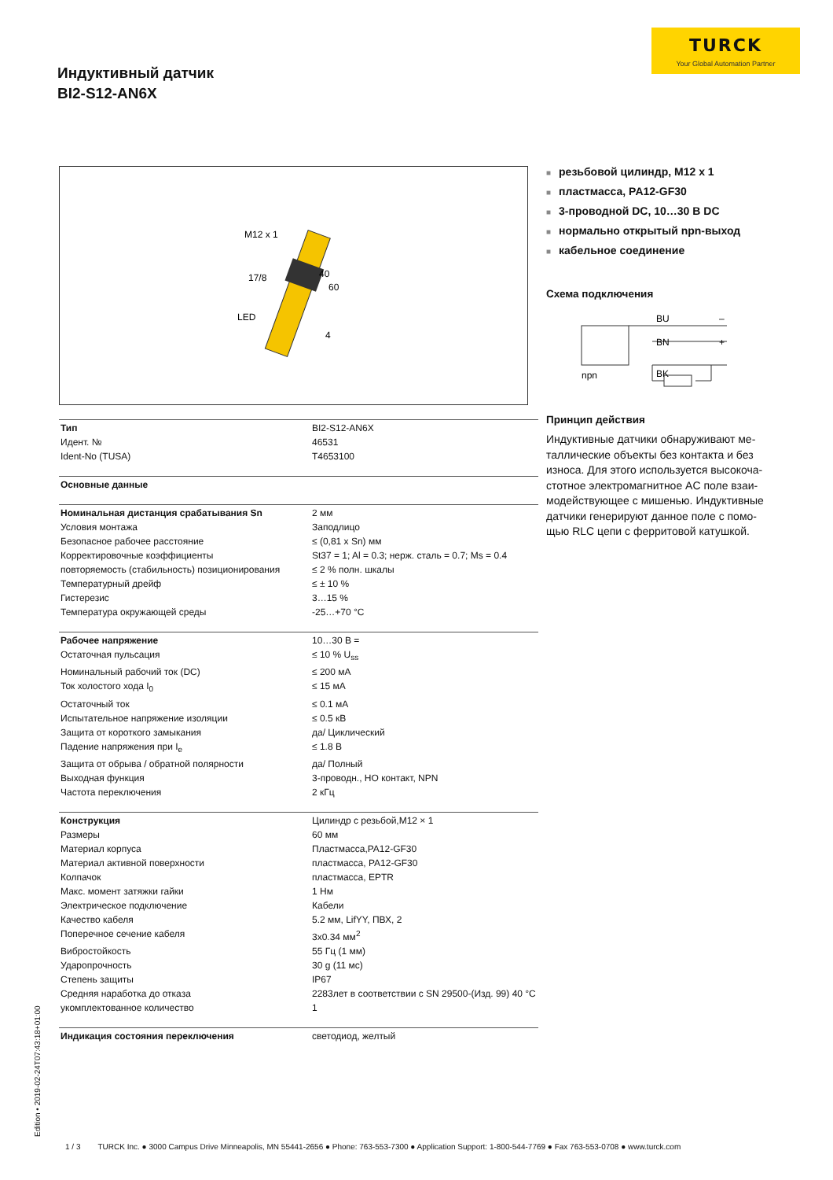TURCK
Your Global Automation Partner
Индуктивный датчик
BI2-S12-AN6X
M12 x 1
17/8
LED
40
60
4
■ резьбовой цилиндр, M12 x 1
■ пластмасса, PA12-GF30
■ 3-проводной DC, 10…30 В DC
■ нормально открытый npn-выход
■ кабельное соединение
Схема подключения
BU
–
BN
+
BK
npn
Принцип действия
Индуктивные датчики обнаруживают ме-таллические объекты без контакта и без износа. Для этого используется высокоча-стотное электромагнитное AC поле взаи-модействующее с мишенью. Индуктивные датчики генерируют данное поле с помо-щью RLC цепи с ферритовой катушкой.
| Тип | BI2-S12-AN6X |
| Идент. № | 46531 |
| Ident-No (TUSA) | T4653100 |
| Основные данные | |
| Номинальная дистанция срабатывания Sn | 2 мм |
| Условия монтажа | Заподлицо |
| Безопасное рабочее расстояние | ≤ (0,81 x Sn) мм |
| Корректировочные коэффициенты | St37 = 1; Al = 0.3; нерж. сталь = 0.7; Ms = 0.4 |
| повторяемость (стабильность) позиционирования | ≤ 2 % полн. шкалы |
| Температурный дрейф | ≤ ± 10 % |
| Гистерезис | 3…15 % |
| Температура окружающей среды | -25…+70 °C |
| Рабочее напряжение | 10…30 В = |
| Остаточная пульсация | ≤ 10 % U<sub>ss</sub> |
| Номинальный рабочий ток (DC) | ≤ 200 мА |
| Ток холостого хода I<sub>0</sub> | ≤ 15 мА |
| Остаточный ток | ≤ 0.1 мА |
| Испытательное напряжение изоляции | ≤ 0.5 кВ |
| Защита от короткого замыкания | да/ Циклический |
| Падение напряжения при I<sub>e</sub> | ≤ 1.8 В |
| Защита от обрыва / обратной полярности | да/ Полный |
| Выходная функция | 3-проводн., НО контакт, NPN |
| Частота переключения | 2 кГц |
| Конструкция | Цилиндр с резьбой,M12 × 1 |
| Размеры | 60 мм |
| Материал корпуса | Пластмасса,PA12-GF30 |
| Материал активной поверхности | пластмасса, PA12-GF30 |
| Колпачок | пластмасса, EPTR |
| Макс. момент затяжки гайки | 1 Нм |
| Электрическое подключение | Кабели |
| Качество кабеля | 5.2 мм, LifYY, ПВХ, 2 |
| Поперечное сечение кабеля | 3x0.34 мм<sup>2</sup> |
| Вибростойкость | 55 Гц (1 мм) |
| Ударопрочность | 30 g (11 мс) |
| Степень защиты | IP67 |
| Средняя наработка до отказа | 2283лет в соответствии с SN 29500-(Изд. 99) 40 °C |
| укомплектованное количество | 1 |
| Индикация состояния переключения | светодиод, желтый |
Edition • 2019-02-24T07:43:18+01:00
1 / 3 TURCK Inc. ● 3000 Campus Drive Minneapolis, MN 55441-2656 ● Phone: 763-553-7300 ● Application Support: 1-800-544-7769 ● Fax 763-553-0708 ● www.turck.com